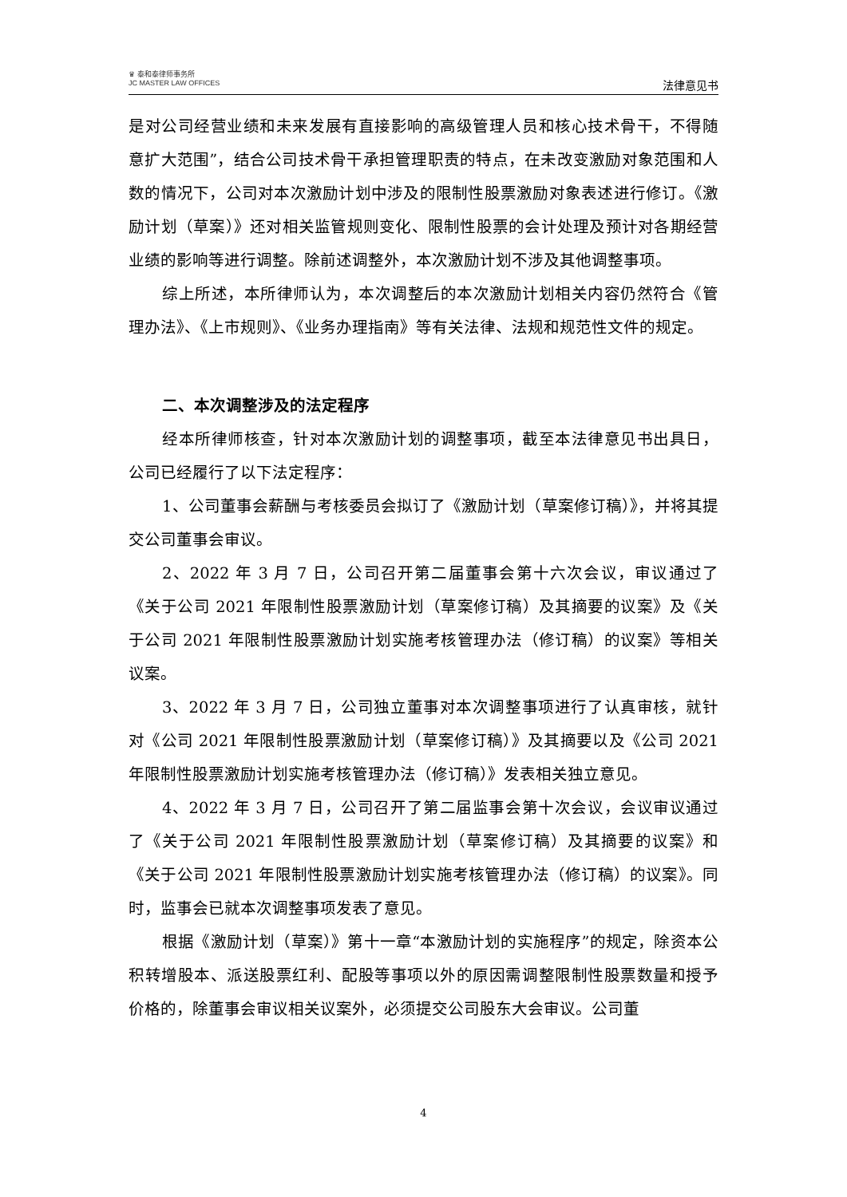♛ 泰和泰律师事务所
JC MASTER LAW OFFICES
法律意见书
是对公司经营业绩和未来发展有直接影响的高级管理人员和核心技术骨干，不得随意扩大范围”，结合公司技术骨干承担管理职责的特点，在未改变激励对象范围和人数的情况下，公司对本次激励计划中涉及的限制性股票激励对象表述进行修订。《激励计划（草案）》还对相关监管规则变化、限制性股票的会计处理及预计对各期经营业绩的影响等进行调整。除前述调整外，本次激励计划不涉及其他调整事项。
综上所述，本所律师认为，本次调整后的本次激励计划相关内容仍然符合《管理办法》、《上市规则》、《业务办理指南》等有关法律、法规和规范性文件的规定。
二、本次调整涉及的法定程序
经本所律师核查，针对本次激励计划的调整事项，截至本法律意见书出具日，公司已经履行了以下法定程序：
1、公司董事会薪酬与考核委员会拟订了《激励计划（草案修订稿）》，并将其提交公司董事会审议。
2、2022 年 3 月 7 日，公司召开第二届董事会第十六次会议，审议通过了《关于公司 2021 年限制性股票激励计划（草案修订稿）及其摘要的议案》及《关于公司 2021 年限制性股票激励计划实施考核管理办法（修订稿）的议案》等相关议案。
3、2022 年 3 月 7 日，公司独立董事对本次调整事项进行了认真审核，就针对《公司 2021 年限制性股票激励计划（草案修订稿）》及其摘要以及《公司 2021 年限制性股票激励计划实施考核管理办法（修订稿）》发表相关独立意见。
4、2022 年 3 月 7 日，公司召开了第二届监事会第十次会议，会议审议通过了《关于公司 2021 年限制性股票激励计划（草案修订稿）及其摘要的议案》和《关于公司 2021 年限制性股票激励计划实施考核管理办法（修订稿）的议案》。同时，监事会已就本次调整事项发表了意见。
根据《激励计划（草案）》第十一章“本激励计划的实施程序”的规定，除资本公积转增股本、派送股票红利、配股等事项以外的原因需调整限制性股票数量和授予价格的，除董事会审议相关议案外，必须提交公司股东大会审议。公司董
4